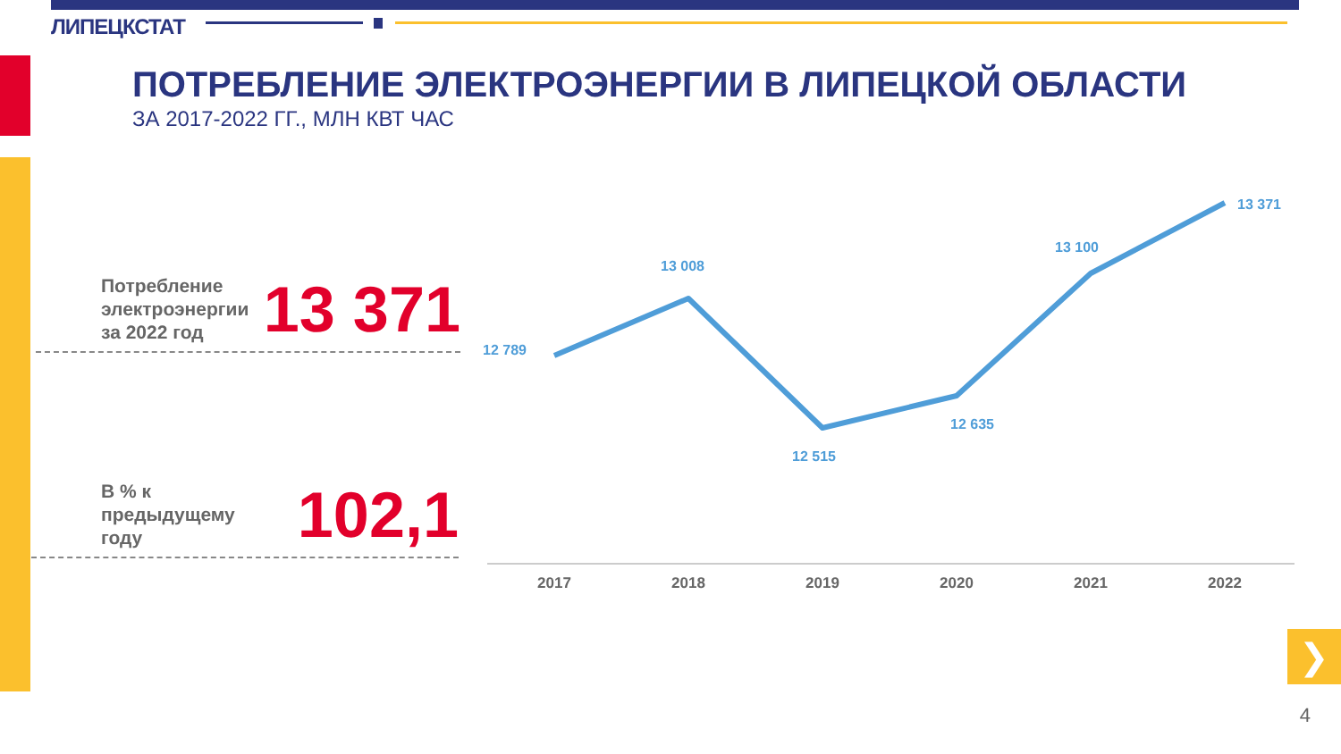❯
ЛИПЕЦКСТАТ
ПОТРЕБЛЕНИЕ ЭЛЕКТРОЭНЕРГИИ В ЛИПЕЦКОЙ ОБЛАСТИ
ЗА 2017-2022 ГГ., МЛН КВТ ЧАС
Потребление
электроэнергии
за 2022 год
13 371
В % к
предыдущему
году
102,1
12 789
13 008
12 515
12 635
13 100
13 371
2017
2018
2019
2020
2021
2022
4